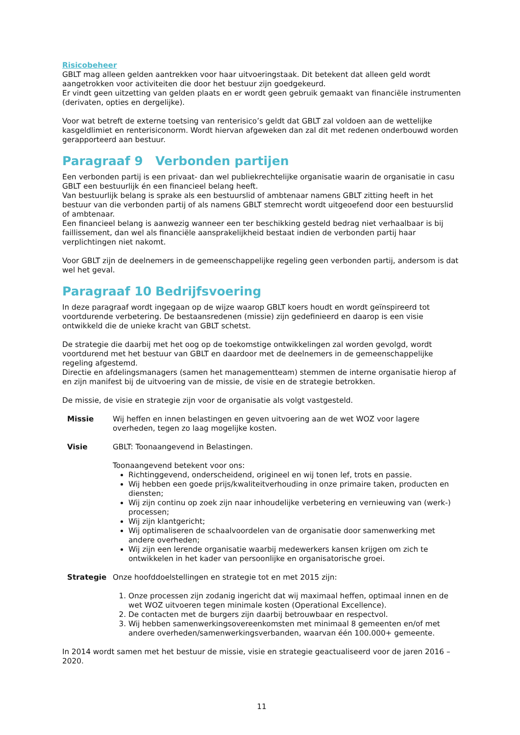Risicobeheer
GBLT mag alleen gelden aantrekken voor haar uitvoeringstaak. Dit betekent dat alleen geld wordt aangetrokken voor activiteiten die door het bestuur zijn goedgekeurd.
Er vindt geen uitzetting van gelden plaats en er wordt geen gebruik gemaakt van financiële instrumenten (derivaten, opties en dergelijke).
Voor wat betreft de externe toetsing van renterisico’s geldt dat GBLT zal voldoen aan de wettelijke kasgeldlimiet en renterisiconorm. Wordt hiervan afgeweken dan zal dit met redenen onderbouwd worden gerapporteerd aan bestuur.
Paragraaf 9 Verbonden partijen
Een verbonden partij is een privaat- dan wel publiekrechtelijke organisatie waarin de organisatie in casu GBLT een bestuurlijk én een financieel belang heeft.
Van bestuurlijk belang is sprake als een bestuurslid of ambtenaar namens GBLT zitting heeft in het bestuur van die verbonden partij of als namens GBLT stemrecht wordt uitgeoefend door een bestuurslid of ambtenaar.
Een financieel belang is aanwezig wanneer een ter beschikking gesteld bedrag niet verhaalbaar is bij faillissement, dan wel als financiële aansprakelijkheid bestaat indien de verbonden partij haar verplichtingen niet nakomt.
Voor GBLT zijn de deelnemers in de gemeenschappelijke regeling geen verbonden partij, andersom is dat wel het geval.
Paragraaf 10 Bedrijfsvoering
In deze paragraaf wordt ingegaan op de wijze waarop GBLT koers houdt en wordt geïnspireerd tot voortdurende verbetering. De bestaansredenen (missie) zijn gedefinieerd en daarop is een visie ontwikkeld die de unieke kracht van GBLT schetst.
De strategie die daarbij met het oog op de toekomstige ontwikkelingen zal worden gevolgd, wordt voortdurend met het bestuur van GBLT en daardoor met de deelnemers in de gemeenschappelijke regeling afgestemd.
Directie en afdelingsmanagers (samen het managementteam) stemmen de interne organisatie hierop af en zijn manifest bij de uitvoering van de missie, de visie en de strategie betrokken.
De missie, de visie en strategie zijn voor de organisatie als volgt vastgesteld.
Missie Wij heffen en innen belastingen en geven uitvoering aan de wet WOZ voor lagere overheden, tegen zo laag mogelijke kosten.
Visie GBLT: Toonaangevend in Belastingen.
Toonaangevend betekent voor ons:
Richtinggevend, onderscheidend, origineel en wij tonen lef, trots en passie.
Wij hebben een goede prijs/kwaliteitverhouding in onze primaire taken, producten en diensten;
Wij zijn continu op zoek zijn naar inhoudelijke verbetering en vernieuwing van (werk-) processen;
Wij zijn klantgericht;
Wij optimaliseren de schaalvoordelen van de organisatie door samenwerking met andere overheden;
Wij zijn een lerende organisatie waarbij medewerkers kansen krijgen om zich te ontwikkelen in het kader van persoonlijke en organisatorische groei.
Strategie Onze hoofddoelstellingen en strategie tot en met 2015 zijn:
1. Onze processen zijn zodanig ingericht dat wij maximaal heffen, optimaal innen en de wet WOZ uitvoeren tegen minimale kosten (Operational Excellence).
2. De contacten met de burgers zijn daarbij betrouwbaar en respectvol.
3. Wij hebben samenwerkingsovereenkomsten met minimaal 8 gemeenten en/of met andere overheden/samenwerkingsverbanden, waarvan één 100.000+ gemeente.
In 2014 wordt samen met het bestuur de missie, visie en strategie geactualiseerd voor de jaren 2016 – 2020.
11